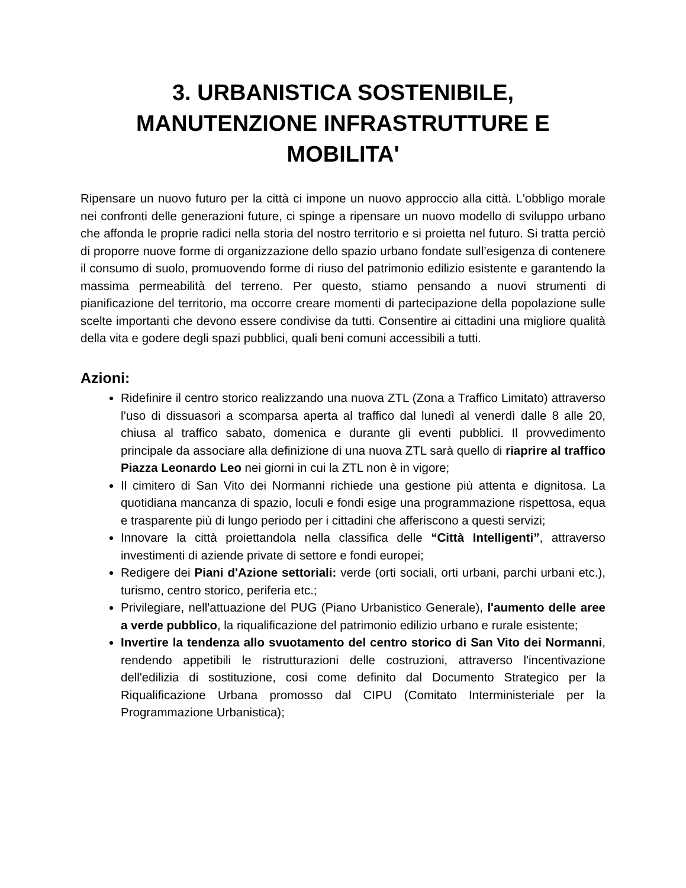3. URBANISTICA SOSTENIBILE, MANUTENZIONE INFRASTRUTTURE E MOBILITA'
Ripensare un nuovo futuro per la città ci impone un nuovo approccio alla città. L'obbligo morale nei confronti delle generazioni future, ci spinge a ripensare un nuovo modello di sviluppo urbano che affonda le proprie radici nella storia del nostro territorio e si proietta nel futuro. Si tratta perciò di proporre nuove forme di organizzazione dello spazio urbano fondate sull’esigenza di contenere il consumo di suolo, promuovendo forme di riuso del patrimonio edilizio esistente e garantendo la massima permeabilità del terreno. Per questo, stiamo pensando a nuovi strumenti di pianificazione del territorio, ma occorre creare momenti di partecipazione della popolazione sulle scelte importanti che devono essere condivise da tutti. Consentire ai cittadini una migliore qualità della vita e godere degli spazi pubblici, quali beni comuni accessibili a tutti.
Azioni:
Ridefinire il centro storico realizzando una nuova ZTL (Zona a Traffico Limitato) attraverso l’uso di dissuasori a scomparsa aperta al traffico dal lunedì al venerdì dalle 8 alle 20, chiusa al traffico sabato, domenica e durante gli eventi pubblici. Il provvedimento principale da associare alla definizione di una nuova ZTL sarà quello di riaprire al traffico Piazza Leonardo Leo nei giorni in cui la ZTL non è in vigore;
Il cimitero di San Vito dei Normanni richiede una gestione più attenta e dignitosa. La quotidiana mancanza di spazio, loculi e fondi esige una programmazione rispettosa, equa e trasparente più di lungo periodo per i cittadini che afferiscono a questi servizi;
Innovare la città proiettandola nella classifica delle “Città Intelligenti”, attraverso investimenti di aziende private di settore e fondi europei;
Redigere dei Piani d'Azione settoriali: verde (orti sociali, orti urbani, parchi urbani etc.), turismo, centro storico, periferia etc.;
Privilegiare, nell'attuazione del PUG (Piano Urbanistico Generale), l'aumento delle aree a verde pubblico, la riqualificazione del patrimonio edilizio urbano e rurale esistente;
Invertire la tendenza allo svuotamento del centro storico di San Vito dei Normanni, rendendo appetibili le ristrutturazioni delle costruzioni, attraverso l'incentivazione dell'edilizia di sostituzione, cosi come definito dal Documento Strategico per la Riqualificazione Urbana promosso dal CIPU (Comitato Interministeriale per la Programmazione Urbanistica);